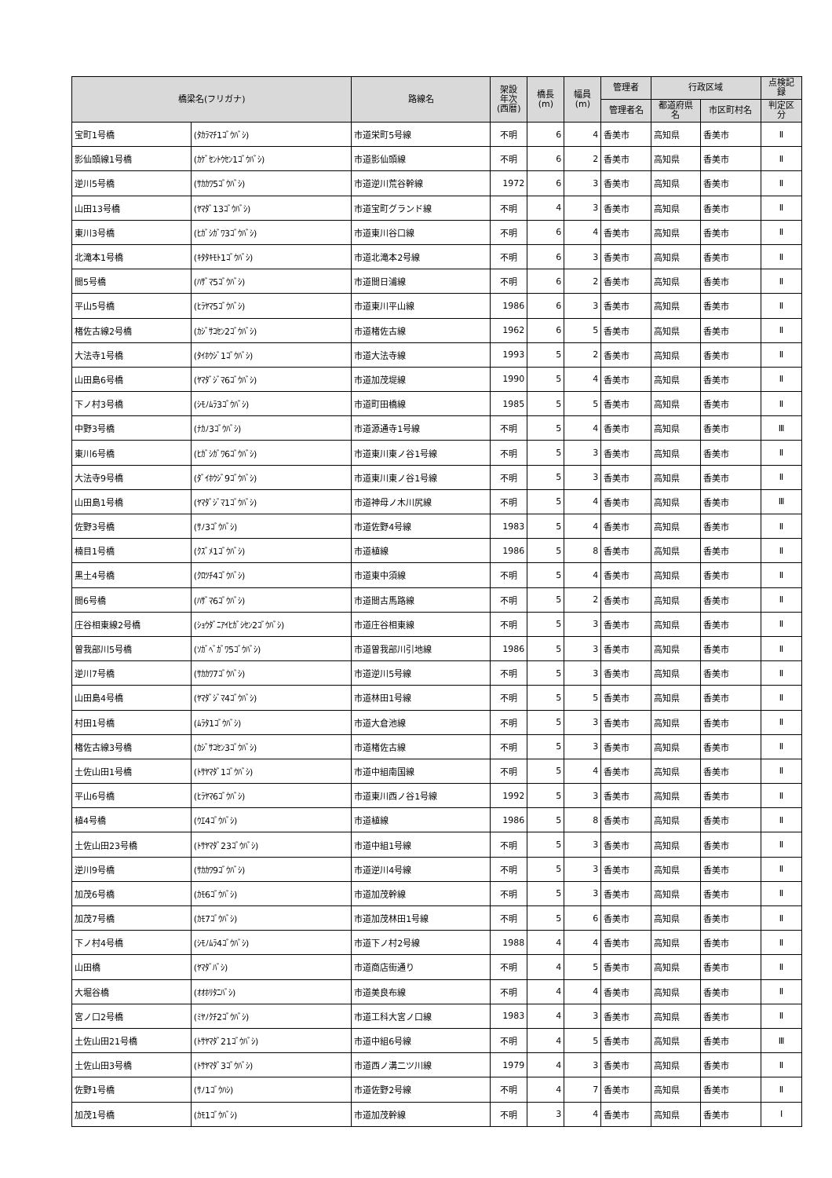| 橋梁名(フリガナ) | | 路線名 | 架設 年次 (西暦) | 橋長 (m) | 幅員 (m) | 管理者 | 行政区域 | | 点検記 録 |
| --- | --- | --- | --- | --- | --- | --- | --- | --- | --- |
| | | | | | | 管理者名 | 都道府県 名 | 市区町村名 | 判定区 分 |
| 宝町1号橋 | (ﾀｶﾗﾏﾁ1ｺﾞｳﾊﾞｼ) | 市道栄町5号線 | 不明 | 6 | 4 | 香美市 | 高知県 | 香美市 | Ⅱ |
| 影仙頭線1号橋 | (ｶｹﾞｾﾝﾄｳｾﾝ1ｺﾞｳﾊﾞｼ) | 市道影仙頭線 | 不明 | 6 | 2 | 香美市 | 高知県 | 香美市 | Ⅱ |
| 逆川5号橋 | (ｻｶｶﾜ5ｺﾞｳﾊﾞｼ) | 市道逆川荒谷幹線 | 1972 | 6 | 3 | 香美市 | 高知県 | 香美市 | Ⅱ |
| 山田13号橋 | (ﾔﾏﾀﾞ13ｺﾞｳﾊﾞｼ) | 市道宝町グランド線 | 不明 | 4 | 3 | 香美市 | 高知県 | 香美市 | Ⅱ |
| 東川3号橋 | (ﾋｶﾞｼｶﾞﾜ3ｺﾞｳﾊﾞｼ) | 市道東川谷口線 | 不明 | 6 | 4 | 香美市 | 高知県 | 香美市 | Ⅱ |
| 北滝本1号橋 | (ｷﾀﾀｷﾓﾄ1ｺﾞｳﾊﾞｼ) | 市道北滝本2号線 | 不明 | 6 | 3 | 香美市 | 高知県 | 香美市 | Ⅱ |
| 間5号橋 | (ﾊｻﾞﾏ5ｺﾞｳﾊﾞｼ) | 市道間日浦線 | 不明 | 6 | 2 | 香美市 | 高知県 | 香美市 | Ⅱ |
| 平山5号橋 | (ﾋﾗﾔﾏ5ｺﾞｳﾊﾞｼ) | 市道東川平山線 | 1986 | 6 | 3 | 香美市 | 高知県 | 香美市 | Ⅱ |
| 楮佐古線2号橋 | (ｶｼﾞｻｺｾﾝ2ｺﾞｳﾊﾞｼ) | 市道楮佐古線 | 1962 | 6 | 5 | 香美市 | 高知県 | 香美市 | Ⅱ |
| 大法寺1号橋 | (ﾀｲﾎｳｼﾞ1ｺﾞｳﾊﾞｼ) | 市道大法寺線 | 1993 | 5 | 2 | 香美市 | 高知県 | 香美市 | Ⅱ |
| 山田島6号橋 | (ﾔﾏﾀﾞｼﾞﾏ6ｺﾞｳﾊﾞｼ) | 市道加茂堤線 | 1990 | 5 | 4 | 香美市 | 高知県 | 香美市 | Ⅱ |
| 下ノ村3号橋 | (ｼﾓﾉﾑﾗ3ｺﾞｳﾊﾞｼ) | 市道町田橋線 | 1985 | 5 | 5 | 香美市 | 高知県 | 香美市 | Ⅱ |
| 中野3号橋 | (ﾅｶﾉ3ｺﾞｳﾊﾞｼ) | 市道源通寺1号線 | 不明 | 5 | 4 | 香美市 | 高知県 | 香美市 | Ⅲ |
| 東川6号橋 | (ﾋｶﾞｼｶﾞﾜ6ｺﾞｳﾊﾞｼ) | 市道東川東ノ谷1号線 | 不明 | 5 | 3 | 香美市 | 高知県 | 香美市 | Ⅱ |
| 大法寺9号橋 | (ﾀﾞｲﾎｳｼﾞ9ｺﾞｳﾊﾞｼ) | 市道東川東ノ谷1号線 | 不明 | 5 | 3 | 香美市 | 高知県 | 香美市 | Ⅱ |
| 山田島1号橋 | (ﾔﾏﾀﾞｼﾞﾏ1ｺﾞｳﾊﾞｼ) | 市道神母ノ木川尻線 | 不明 | 5 | 4 | 香美市 | 高知県 | 香美市 | Ⅲ |
| 佐野3号橋 | (ｻﾉ3ｺﾞｳﾊﾞｼ) | 市道佐野4号線 | 1983 | 5 | 4 | 香美市 | 高知県 | 香美市 | Ⅱ |
| 楠目1号橋 | (ｸｽﾞﾒ1ｺﾞｳﾊﾞｼ) | 市道植線 | 1986 | 5 | 8 | 香美市 | 高知県 | 香美市 | Ⅱ |
| 黒土4号橋 | (ｸﾛﾂﾁ4ｺﾞｳﾊﾞｼ) | 市道東中須線 | 不明 | 5 | 4 | 香美市 | 高知県 | 香美市 | Ⅱ |
| 間6号橋 | (ﾊｻﾞﾏ6ｺﾞｳﾊﾞｼ) | 市道間古馬路線 | 不明 | 5 | 2 | 香美市 | 高知県 | 香美市 | Ⅱ |
| 庄谷相東線2号橋 | (ｼｮｳﾀﾞﾆｱｲﾋｶﾞｼｾﾝ2ｺﾞｳﾊﾞｼ) | 市道庄谷相東線 | 不明 | 5 | 3 | 香美市 | 高知県 | 香美市 | Ⅱ |
| 曽我部川5号橋 | (ｿｶﾞﾍﾞｶﾞﾜ5ｺﾞｳﾊﾞｼ) | 市道曽我部川引地線 | 1986 | 5 | 3 | 香美市 | 高知県 | 香美市 | Ⅱ |
| 逆川7号橋 | (ｻｶｶﾜ7ｺﾞｳﾊﾞｼ) | 市道逆川5号線 | 不明 | 5 | 3 | 香美市 | 高知県 | 香美市 | Ⅱ |
| 山田島4号橋 | (ﾔﾏﾀﾞｼﾞﾏ4ｺﾞｳﾊﾞｼ) | 市道林田1号線 | 不明 | 5 | 5 | 香美市 | 高知県 | 香美市 | Ⅱ |
| 村田1号橋 | (ﾑﾗﾀ1ｺﾞｳﾊﾞｼ) | 市道大倉池線 | 不明 | 5 | 3 | 香美市 | 高知県 | 香美市 | Ⅱ |
| 楮佐古線3号橋 | (ｶｼﾞｻｺｾﾝ3ｺﾞｳﾊﾞｼ) | 市道楮佐古線 | 不明 | 5 | 3 | 香美市 | 高知県 | 香美市 | Ⅱ |
| 土佐山田1号橋 | (ﾄｻﾔﾏﾀﾞ1ｺﾞｳﾊﾞｼ) | 市道中組南国線 | 不明 | 5 | 4 | 香美市 | 高知県 | 香美市 | Ⅱ |
| 平山6号橋 | (ﾋﾗﾔﾏ6ｺﾞｳﾊﾞｼ) | 市道東川西ノ谷1号線 | 1992 | 5 | 3 | 香美市 | 高知県 | 香美市 | Ⅱ |
| 植4号橋 | (ｳｴ4ｺﾞｳﾊﾞｼ) | 市道植線 | 1986 | 5 | 8 | 香美市 | 高知県 | 香美市 | Ⅱ |
| 土佐山田23号橋 | (ﾄｻﾔﾏﾀﾞ23ｺﾞｳﾊﾞｼ) | 市道中組1号線 | 不明 | 5 | 3 | 香美市 | 高知県 | 香美市 | Ⅱ |
| 逆川9号橋 | (ｻｶｶﾜ9ｺﾞｳﾊﾞｼ) | 市道逆川4号線 | 不明 | 5 | 3 | 香美市 | 高知県 | 香美市 | Ⅱ |
| 加茂6号橋 | (ｶﾓ6ｺﾞｳﾊﾞｼ) | 市道加茂幹線 | 不明 | 5 | 3 | 香美市 | 高知県 | 香美市 | Ⅱ |
| 加茂7号橋 | (ｶﾓ7ｺﾞｳﾊﾞｼ) | 市道加茂林田1号線 | 不明 | 5 | 6 | 香美市 | 高知県 | 香美市 | Ⅱ |
| 下ノ村4号橋 | (ｼﾓﾉﾑﾗ4ｺﾞｳﾊﾞｼ) | 市道下ノ村2号線 | 1988 | 4 | 4 | 香美市 | 高知県 | 香美市 | Ⅱ |
| 山田橋 | (ﾔﾏﾀﾞﾊﾞｼ) | 市道商店街通り | 不明 | 4 | 5 | 香美市 | 高知県 | 香美市 | Ⅱ |
| 大堀谷橋 | (ｵｵﾎﾘﾀﾆﾊﾞｼ) | 市道美良布線 | 不明 | 4 | 4 | 香美市 | 高知県 | 香美市 | Ⅱ |
| 宮ノ口2号橋 | (ﾐﾔﾉｸﾁ2ｺﾞｳﾊﾞｼ) | 市道工科大宮ノ口線 | 1983 | 4 | 3 | 香美市 | 高知県 | 香美市 | Ⅱ |
| 土佐山田21号橋 | (ﾄｻﾔﾏﾀﾞ21ｺﾞｳﾊﾞｼ) | 市道中組6号線 | 不明 | 4 | 5 | 香美市 | 高知県 | 香美市 | Ⅲ |
| 土佐山田3号橋 | (ﾄｻﾔﾏﾀﾞ3ｺﾞｳﾊﾞｼ) | 市道西ノ溝二ツ川線 | 1979 | 4 | 3 | 香美市 | 高知県 | 香美市 | Ⅱ |
| 佐野1号橋 | (ｻﾉ1ｺﾞｳﾊｼ) | 市道佐野2号線 | 不明 | 4 | 7 | 香美市 | 高知県 | 香美市 | Ⅱ |
| 加茂1号橋 | (ｶﾓ1ｺﾞｳﾊﾞｼ) | 市道加茂幹線 | 不明 | 3 | 4 | 香美市 | 高知県 | 香美市 | Ⅰ |